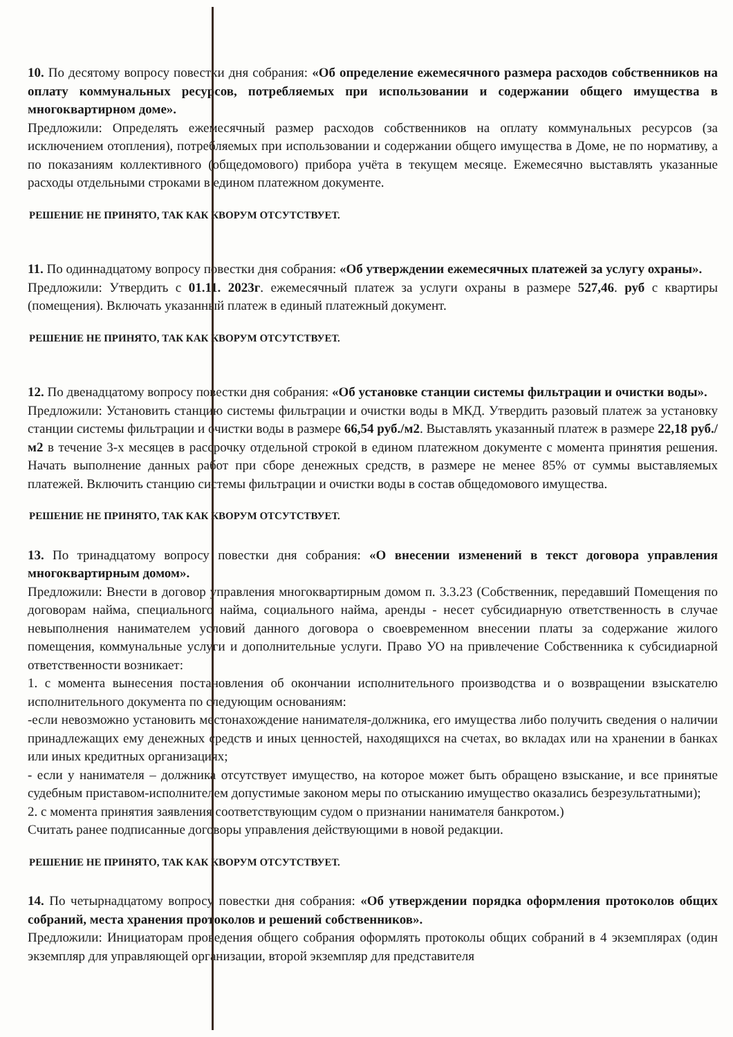10. По десятому вопросу повестки дня собрания: «Об определение ежемесячного размера расходов собственников на оплату коммунальных ресурсов, потребляемых при использовании и содержании общего имущества в многоквартирном доме».
Предложили: Определять ежемесячный размер расходов собственников на оплату коммунальных ресурсов (за исключением отопления), потребляемых при использовании и содержании общего имущества в Доме, не по нормативу, а по показаниям коллективного (общедомового) прибора учёта в текущем месяце. Ежемесячно выставлять указанные расходы отдельными строками в едином платежном документе.
РЕШЕНИЕ НЕ ПРИНЯТО, ТАК КАК КВОРУМ ОТСУТСТВУЕТ.
11. По одиннадцатому вопросу повестки дня собрания: «Об утверждении ежемесячных платежей за услугу охраны».
Предложили: Утвердить с 01.11. 2023г. ежемесячный платеж за услуги охраны в размере 527,46. руб с квартиры (помещения). Включать указанный платеж в единый платежный документ.
РЕШЕНИЕ НЕ ПРИНЯТО, ТАК КАК КВОРУМ ОТСУТСТВУЕТ.
12. По двенадцатому вопросу повестки дня собрания: «Об установке станции системы фильтрации и очистки воды».
Предложили: Установить станцию системы фильтрации и очистки воды в МКД. Утвердить разовый платеж за установку станции системы фильтрации и очистки воды в размере 66,54 руб./м2. Выставлять указанный платеж в размере 22,18 руб./м2 в течение 3-х месяцев в рассрочку отдельной строкой в едином платежном документе с момента принятия решения. Начать выполнение данных работ при сборе денежных средств, в размере не менее 85% от суммы выставляемых платежей. Включить станцию системы фильтрации и очистки воды в состав общедомового имущества.
РЕШЕНИЕ НЕ ПРИНЯТО, ТАК КАК КВОРУМ ОТСУТСТВУЕТ.
13. По тринадцатому вопросу повестки дня собрания: «О внесении изменений в текст договора управления многоквартирным домом».
Предложили: Внести в договор управления многоквартирным домом п. 3.3.23 (Собственник, передавший Помещения по договорам найма, специального найма, социального найма, аренды - несет субсидиарную ответственность в случае невыполнения нанимателем условий данного договора о своевременном внесении платы за содержание жилого помещения, коммунальные услуги и дополнительные услуги. Право УО на привлечение Собственника к субсидиарной ответственности возникает:
1. с момента вынесения постановления об окончании исполнительного производства и о возвращении взыскателю исполнительного документа по следующим основаниям:
-если невозможно установить местонахождение нанимателя-должника, его имущества либо получить сведения о наличии принадлежащих ему денежных средств и иных ценностей, находящихся на счетах, во вкладах или на хранении в банках или иных кредитных организациях;
- если у нанимателя – должника отсутствует имущество, на которое может быть обращено взыскание, и все принятые судебным приставом-исполнителем допустимые законом меры по отысканию имущество оказались безрезультатными);
2. с момента принятия заявления соответствующим судом о признании нанимателя банкротом.)
Считать ранее подписанные договоры управления действующими в новой редакции.
РЕШЕНИЕ НЕ ПРИНЯТО, ТАК КАК КВОРУМ ОТСУТСТВУЕТ.
14. По четырнадцатому вопросу повестки дня собрания: «Об утверждении порядка оформления протоколов общих собраний, места хранения протоколов и решений собственников».
Предложили: Инициаторам проведения общего собрания оформлять протоколы общих собраний в 4 экземплярах (один экземпляр для управляющей организации, второй экземпляр для представителя